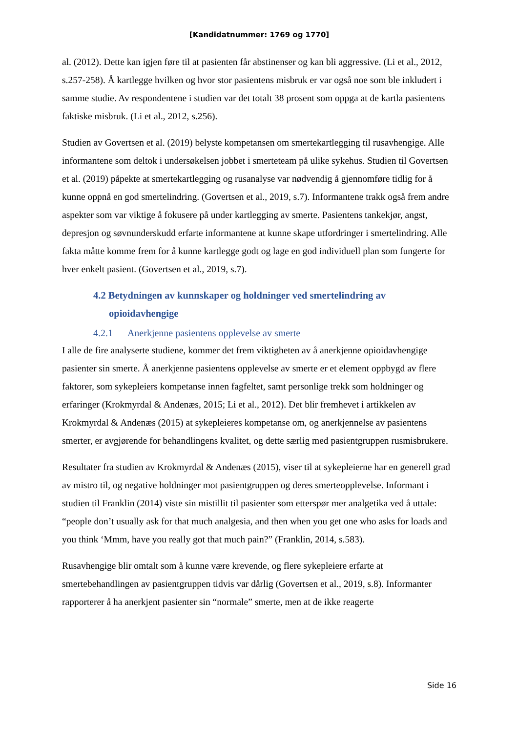[Kandidatnummer: 1769 og 1770]
al. (2012). Dette kan igjen føre til at pasienten får abstinenser og kan bli aggressive. (Li et al., 2012, s.257-258). Å kartlegge hvilken og hvor stor pasientens misbruk er var også noe som ble inkludert i samme studie. Av respondentene i studien var det totalt 38 prosent som oppga at de kartla pasientens faktiske misbruk. (Li et al., 2012, s.256).
Studien av Govertsen et al. (2019) belyste kompetansen om smertekartlegging til rusavhengige. Alle informantene som deltok i undersøkelsen jobbet i smerteteam på ulike sykehus. Studien til Govertsen et al. (2019) påpekte at smertekartlegging og rusanalyse var nødvendig å gjennomføre tidlig for å kunne oppnå en god smertelindring. (Govertsen et al., 2019, s.7). Informantene trakk også frem andre aspekter som var viktige å fokusere på under kartlegging av smerte. Pasientens tankekjør, angst, depresjon og søvnunderskudd erfarte informantene at kunne skape utfordringer i smertelindring. Alle fakta måtte komme frem for å kunne kartlegge godt og lage en god individuell plan som fungerte for hver enkelt pasient. (Govertsen et al., 2019, s.7).
4.2 Betydningen av kunnskaper og holdninger ved smertelindring av opioidavhengige
4.2.1 Anerkjenne pasientens opplevelse av smerte
I alle de fire analyserte studiene, kommer det frem viktigheten av å anerkjenne opioidavhengige pasienter sin smerte. Å anerkjenne pasientens opplevelse av smerte er et element oppbygd av flere faktorer, som sykepleiers kompetanse innen fagfeltet, samt personlige trekk som holdninger og erfaringer (Krokmyrdal & Andenæs, 2015; Li et al., 2012). Det blir fremhevet i artikkelen av Krokmyrdal & Andenæs (2015) at sykepleieres kompetanse om, og anerkjennelse av pasientens smerter, er avgjørende for behandlingens kvalitet, og dette særlig med pasientgruppen rusmisbrukere.
Resultater fra studien av Krokmyrdal & Andenæs (2015), viser til at sykepleierne har en generell grad av mistro til, og negative holdninger mot pasientgruppen og deres smerteopplevelse. Informant i studien til Franklin (2014) viste sin mistillit til pasienter som etterspør mer analgetika ved å uttale: “people don’t usually ask for that much analgesia, and then when you get one who asks for loads and you think ‘Mmm, have you really got that much pain?” (Franklin, 2014, s.583).
Rusavhengige blir omtalt som å kunne være krevende, og flere sykepleiere erfarte at smertebehandlingen av pasientgruppen tidvis var dårlig (Govertsen et al., 2019, s.8). Informanter rapporterer å ha anerkjent pasienter sin “normale” smerte, men at de ikke reagerte
Side 16